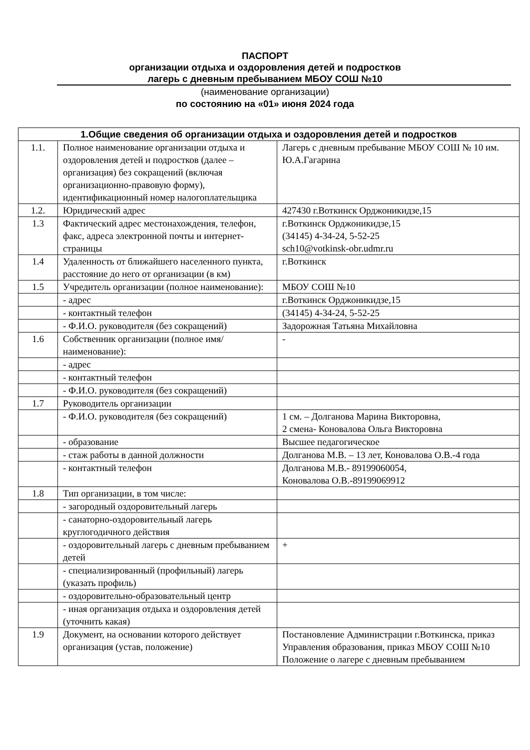ПАСПОРТ
организации отдыха и оздоровления детей и подростков
лагерь с дневным пребыванием МБОУ СОШ №10
(наименование организации)
по состоянию на «01» июня 2024 года
| 1.Общие сведения об организации отдыха и оздоровления детей и подростков | | |
| --- | --- | --- |
| 1.1. | Полное наименование организации отдыха и оздоровления детей и подростков (далее – организация) без сокращений (включая организационно-правовую форму), идентификационный номер налогоплательщика | Лагерь с дневным пребывание МБОУ СОШ № 10 им. Ю.А.Гагарина |
| 1.2. | Юридический адрес | 427430 г.Воткинск Орджоникидзе,15 |
| 1.3 | Фактический адрес местонахождения, телефон, факс, адреса электронной почты и интернет-страницы | г.Воткинск Орджоникидзе,15 (34145) 4-34-24, 5-52-25 sch10@votkinsk-obr.udmr.ru |
| 1.4 | Удаленность от ближайшего населенного пункта, расстояние до него от организации (в км) | г.Воткинск |
| 1.5 | Учредитель организации (полное наименование): | МБОУ СОШ №10 |
| | - адрес | г.Воткинск Орджоникидзе,15 |
| | - контактный телефон | (34145) 4-34-24, 5-52-25 |
| | - Ф.И.О. руководителя (без сокращений) | Задорожная Татьяна Михайловна |
| 1.6 | Собственник организации (полное имя/наименование): | - |
| | - адрес | |
| | - контактный телефон | |
| | - Ф.И.О. руководителя (без сокращений) | |
| 1.7 | Руководитель организации | |
| | - Ф.И.О. руководителя (без сокращений) | 1 см. – Долганова Марина Викторовна, 2 смена- Коновалова Ольга Викторовна |
| | - образование | Высшее педагогическое |
| | - стаж работы в данной должности | Долганова М.В. – 13 лет, Коновалова О.В.-4 года |
| | - контактный телефон | Долганова М.В.- 89199060054, Коновалова О.В.-89199069912 |
| 1.8 | Тип организации, в том числе: | |
| | - загородный оздоровительный лагерь | |
| | - санаторно-оздоровительный лагерь круглогодичного действия | |
| | - оздоровительный лагерь с дневным пребыванием детей | + |
| | - специализированный (профильный) лагерь (указать профиль) | |
| | - оздоровительно-образовательный центр | |
| | - иная организация отдыха и оздоровления детей (уточнить какая) | |
| 1.9 | Документ, на основании которого действует организация (устав, положение) | Постановление Администрации г.Воткинска, приказ Управления образования, приказ МБОУ СОШ №10 Положение о лагере с дневным пребыванием |